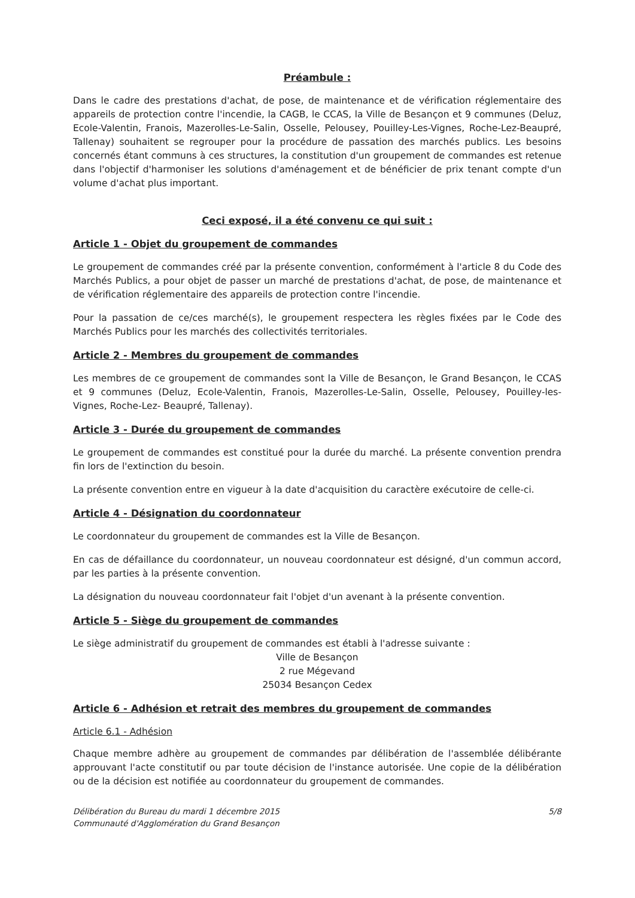Préambule :
Dans le cadre des prestations d'achat, de pose, de maintenance et de vérification réglementaire des appareils de protection contre l'incendie, la CAGB, le CCAS, la Ville de Besançon et 9 communes (Deluz, Ecole-Valentin, Franois, Mazerolles-Le-Salin, Osselle, Pelousey, Pouilley-Les-Vignes, Roche-Lez-Beaupré, Tallenay) souhaitent se regrouper pour la procédure de passation des marchés publics. Les besoins concernés étant communs à ces structures, la constitution d'un groupement de commandes est retenue dans l'objectif d'harmoniser les solutions d'aménagement et de bénéficier de prix tenant compte d'un volume d'achat plus important.
Ceci exposé, il a été convenu ce qui suit :
Article 1 - Objet du groupement de commandes
Le groupement de commandes créé par la présente convention, conformément à l'article 8 du Code des Marchés Publics, a pour objet de passer un marché de prestations d'achat, de pose, de maintenance et de vérification réglementaire des appareils de protection contre l'incendie.
Pour la passation de ce/ces marché(s), le groupement respectera les règles fixées par le Code des Marchés Publics pour les marchés des collectivités territoriales.
Article 2 - Membres du groupement de commandes
Les membres de ce groupement de commandes sont la Ville de Besançon, le Grand Besançon, le CCAS et 9 communes (Deluz, Ecole-Valentin, Franois, Mazerolles-Le-Salin, Osselle, Pelousey, Pouilley-les-Vignes, Roche-Lez- Beaupré, Tallenay).
Article 3 - Durée du groupement de commandes
Le groupement de commandes est constitué pour la durée du marché. La présente convention prendra fin lors de l'extinction du besoin.
La présente convention entre en vigueur à la date d'acquisition du caractère exécutoire de celle-ci.
Article 4 - Désignation du coordonnateur
Le coordonnateur du groupement de commandes est la Ville de Besançon.
En cas de défaillance du coordonnateur, un nouveau coordonnateur est désigné, d'un commun accord, par les parties à la présente convention.
La désignation du nouveau coordonnateur fait l'objet d'un avenant à la présente convention.
Article 5 - Siège du groupement de commandes
Le siège administratif du groupement de commandes est établi à l'adresse suivante :
Ville de Besançon
2 rue Mégevand
25034 Besançon Cedex
Article 6 - Adhésion et retrait des membres du groupement de commandes
Article 6.1 - Adhésion
Chaque membre adhère au groupement de commandes par délibération de l'assemblée délibérante approuvant l'acte constitutif ou par toute décision de l'instance autorisée. Une copie de la délibération ou de la décision est notifiée au coordonnateur du groupement de commandes.
Délibération du Bureau du mardi 1 décembre 2015
Communauté d'Agglomération du Grand Besançon
5/8